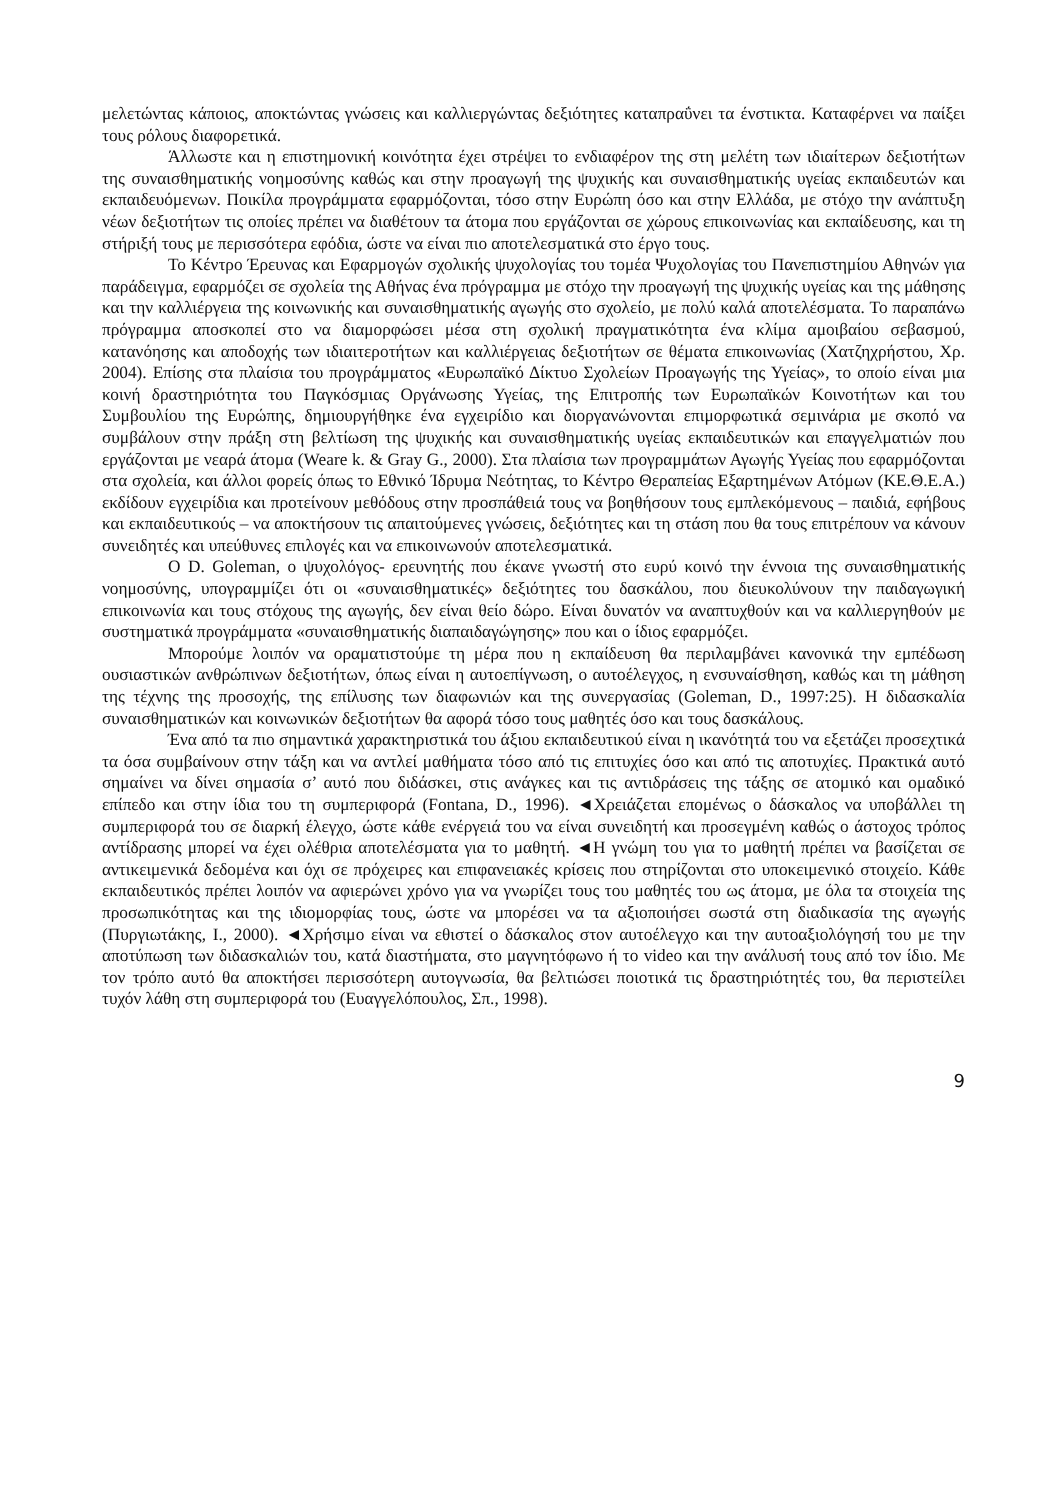μελετώντας κάποιος, αποκτώντας γνώσεις και καλλιεργώντας δεξιότητες καταπραΰνει τα ένστικτα. Καταφέρνει να παίξει τους ρόλους διαφορετικά.
Άλλωστε και η επιστημονική κοινότητα έχει στρέψει το ενδιαφέρον της στη μελέτη των ιδιαίτερων δεξιοτήτων της συναισθηματικής νοημοσύνης καθώς και στην προαγωγή της ψυχικής και συναισθηματικής υγείας εκπαιδευτών και εκπαιδευόμενων. Ποικίλα προγράμματα εφαρμόζονται, τόσο στην Ευρώπη όσο και στην Ελλάδα, με στόχο την ανάπτυξη νέων δεξιοτήτων τις οποίες πρέπει να διαθέτουν τα άτομα που εργάζονται σε χώρους επικοινωνίας και εκπαίδευσης, και τη στήριξή τους με περισσότερα εφόδια, ώστε να είναι πιο αποτελεσματικά στο έργο τους.
Το Κέντρο Έρευνας και Εφαρμογών σχολικής ψυχολογίας του τομέα Ψυχολογίας του Πανεπιστημίου Αθηνών για παράδειγμα, εφαρμόζει σε σχολεία της Αθήνας ένα πρόγραμμα με στόχο την προαγωγή της ψυχικής υγείας και της μάθησης και την καλλιέργεια της κοινωνικής και συναισθηματικής αγωγής στο σχολείο, με πολύ καλά αποτελέσματα. Το παραπάνω πρόγραμμα αποσκοπεί στο να διαμορφώσει μέσα στη σχολική πραγματικότητα ένα κλίμα αμοιβαίου σεβασμού, κατανόησης και αποδοχής των ιδιαιτεροτήτων και καλλιέργειας δεξιοτήτων σε θέματα επικοινωνίας (Χατζηχρήστου, Χρ. 2004). Επίσης στα πλαίσια του προγράμματος «Ευρωπαϊκό Δίκτυο Σχολείων Προαγωγής της Υγείας», το οποίο είναι μια κοινή δραστηριότητα του Παγκόσμιας Οργάνωσης Υγείας, της Επιτροπής των Ευρωπαϊκών Κοινοτήτων και του Συμβουλίου της Ευρώπης, δημιουργήθηκε ένα εγχειρίδιο και διοργανώνονται επιμορφωτικά σεμινάρια με σκοπό να συμβάλουν στην πράξη στη βελτίωση της ψυχικής και συναισθηματικής υγείας εκπαιδευτικών και επαγγελματιών που εργάζονται με νεαρά άτομα (Weare k. & Gray G., 2000). Στα πλαίσια των προγραμμάτων Αγωγής Υγείας που εφαρμόζονται στα σχολεία, και άλλοι φορείς όπως το Εθνικό Ίδρυμα Νεότητας, το Κέντρο Θεραπείας Εξαρτημένων Ατόμων (ΚΕ.Θ.Ε.Α.) εκδίδουν εγχειρίδια και προτείνουν μεθόδους στην προσπάθειά τους να βοηθήσουν τους εμπλεκόμενους – παιδιά, εφήβους και εκπαιδευτικούς – να αποκτήσουν τις απαιτούμενες γνώσεις, δεξιότητες και τη στάση που θα τους επιτρέπουν να κάνουν συνειδητές και υπεύθυνες επιλογές και να επικοινωνούν αποτελεσματικά.
Ο D. Goleman, ο ψυχολόγος- ερευνητής που έκανε γνωστή στο ευρύ κοινό την έννοια της συναισθηματικής νοημοσύνης, υπογραμμίζει ότι οι «συναισθηματικές» δεξιότητες του δασκάλου, που διευκολύνουν την παιδαγωγική επικοινωνία και τους στόχους της αγωγής, δεν είναι θείο δώρο. Είναι δυνατόν να αναπτυχθούν και να καλλιεργηθούν με συστηματικά προγράμματα «συναισθηματικής διαπαιδαγώγησης» που και ο ίδιος εφαρμόζει.
Μπορούμε λοιπόν να οραματιστούμε τη μέρα που η εκπαίδευση θα περιλαμβάνει κανονικά την εμπέδωση ουσιαστικών ανθρώπινων δεξιοτήτων, όπως είναι η αυτοεπίγνωση, ο αυτοέλεγχος, η ενσυναίσθηση, καθώς και τη μάθηση της τέχνης της προσοχής, της επίλυσης των διαφωνιών και της συνεργασίας (Goleman, D., 1997:25). Η διδασκαλία συναισθηματικών και κοινωνικών δεξιοτήτων θα αφορά τόσο τους μαθητές όσο και τους δασκάλους.
Ένα από τα πιο σημαντικά χαρακτηριστικά του άξιου εκπαιδευτικού είναι η ικανότητά του να εξετάζει προσεχτικά τα όσα συμβαίνουν στην τάξη και να αντλεί μαθήματα τόσο από τις επιτυχίες όσο και από τις αποτυχίες. Πρακτικά αυτό σημαίνει να δίνει σημασία σ’ αυτό που διδάσκει, στις ανάγκες και τις αντιδράσεις της τάξης σε ατομικό και ομαδικό επίπεδο και στην ίδια του τη συμπεριφορά (Fontana, D., 1996). ◄Χρειάζεται επομένως ο δάσκαλος να υποβάλλει τη συμπεριφορά του σε διαρκή έλεγχο, ώστε κάθε ενέργειά του να είναι συνειδητή και προσεγμένη καθώς ο άστοχος τρόπος αντίδρασης μπορεί να έχει ολέθρια αποτελέσματα για το μαθητή. ◄Η γνώμη του για το μαθητή πρέπει να βασίζεται σε αντικειμενικά δεδομένα και όχι σε πρόχειρες και επιφανειακές κρίσεις που στηρίζονται στο υποκειμενικό στοιχείο. Κάθε εκπαιδευτικός πρέπει λοιπόν να αφιερώνει χρόνο για να γνωρίζει τους του μαθητές του ως άτομα, με όλα τα στοιχεία της προσωπικότητας και της ιδιομορφίας τους, ώστε να μπορέσει να τα αξιοποιήσει σωστά στη διαδικασία της αγωγής (Πυργιωτάκης, Ι., 2000). ◄Χρήσιμο είναι να εθιστεί ο δάσκαλος στον αυτοέλεγχο και την αυτοαξιολόγησή του με την αποτύπωση των διδασκαλιών του, κατά διαστήματα, στο μαγνητόφωνο ή το video και την ανάλυσή τους από τον ίδιο. Με τον τρόπο αυτό θα αποκτήσει περισσότερη αυτογνωσία, θα βελτιώσει ποιοτικά τις δραστηριότητές του, θα περιστείλει τυχόν λάθη στη συμπεριφορά του (Ευαγγελόπουλος, Σπ., 1998).
9